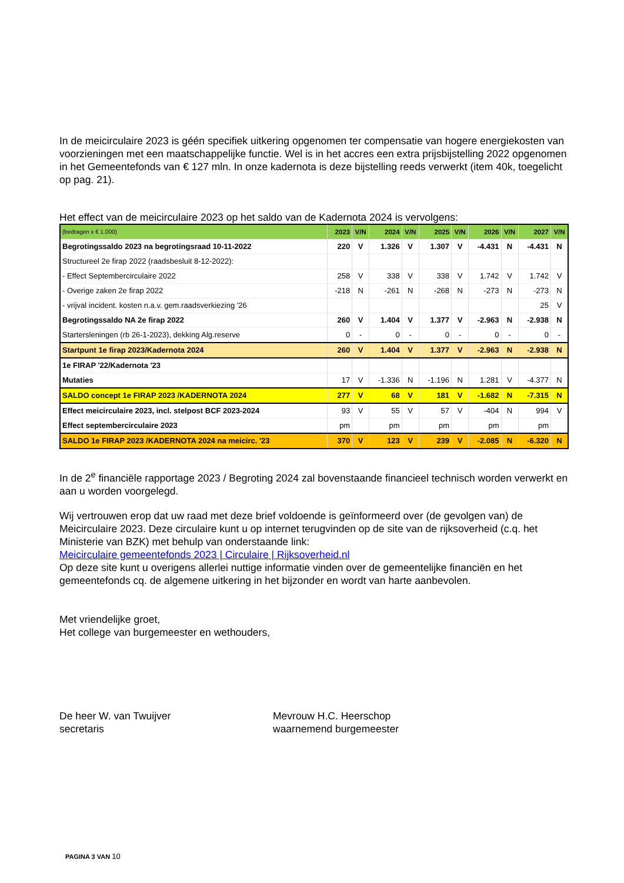In de meicirculaire 2023 is géén specifiek uitkering opgenomen ter compensatie van hogere energiekosten van voorzieningen met een maatschappelijke functie. Wel is in het accres een extra prijsbijstelling 2022 opgenomen in het Gemeentefonds van € 127 mln. In onze kadernota is deze bijstelling reeds verwerkt (item 40k, toegelicht op pag. 21).
Het effect van de meicirculaire 2023 op het saldo van de Kadernota 2024 is vervolgens:
| (bedragen x € 1.000) | 2023 | V/N | 2024 | V/N | 2025 | V/N | 2026 | V/N | 2027 | V/N |
| Begrotingssaldo 2023 na begrotingsraad 10-11-2022 | 220 | V | 1.326 | V | 1.307 | V | -4.431 | N | -4.431 | N |
| Structureel 2e firap 2022 (raadsbesluit 8-12-2022): | | | | | | | | | | |
| - Effect Septembercirculaire 2022 | 258 | V | 338 | V | 338 | V | 1.742 | V | 1.742 | V |
| - Overige zaken 2e firap 2022 | -218 | N | -261 | N | -268 | N | -273 | N | -273 | N |
| - vrijval incident. kosten n.a.v. gem.raadsverkiezing '26 | | | | | | | | | 25 | V |
| Begrotingssaldo NA 2e firap 2022 | 260 | V | 1.404 | V | 1.377 | V | -2.963 | N | -2.938 | N |
| Startersleningen (rb 26-1-2023), dekking Alg.reserve | 0 | - | 0 | - | 0 | - | 0 | - | 0 | - |
| Startpunt 1e firap 2023/Kadernota 2024 | 260 | V | 1.404 | V | 1.377 | V | -2.963 | N | -2.938 | N |
| 1e FIRAP '22/Kadernota '23 | | | | | | | | | | |
| Mutaties | 17 | V | -1.336 | N | -1.196 | N | 1.281 | V | -4.377 | N |
| SALDO concept 1e FIRAP 2023 /KADERNOTA 2024 | 277 | V | 68 | V | 181 | V | -1.682 | N | -7.315 | N |
| Effect meicirculaire 2023, incl. stelpost BCF 2023-2024 | 93 | V | 55 | V | 57 | V | -404 | N | 994 | V |
| Effect septembercirculaire 2023 | pm | | pm | | pm | | pm | | pm | |
| SALDO 1e FIRAP 2023 /KADERNOTA 2024 na meicirc. '23 | 370 | V | 123 | V | 239 | V | -2.085 | N | -6.320 | N |
In de 2<sup>e</sup> financiële rapportage 2023 / Begroting 2024 zal bovenstaande financieel technisch worden verwerkt en aan u worden voorgelegd.
Wij vertrouwen erop dat uw raad met deze brief voldoende is geïnformeerd over (de gevolgen van) de Meicirculaire 2023. Deze circulaire kunt u op internet terugvinden op de site van de rijksoverheid (c.q. het Ministerie van BZK) met behulp van onderstaande link:
Meicirculaire gemeentefonds 2023 | Circulaire | Rijksoverheid.nl
Op deze site kunt u overigens allerlei nuttige informatie vinden over de gemeentelijke financiën en het gemeentefonds cq. de algemene uitkering in het bijzonder en wordt van harte aanbevolen.
Met vriendelijke groet,
Het college van burgemeester en wethouders,
De heer W. van Twuijver
secretaris
Mevrouw H.C. Heerschop
waarnemend burgemeester
PAGINA 3 VAN 10